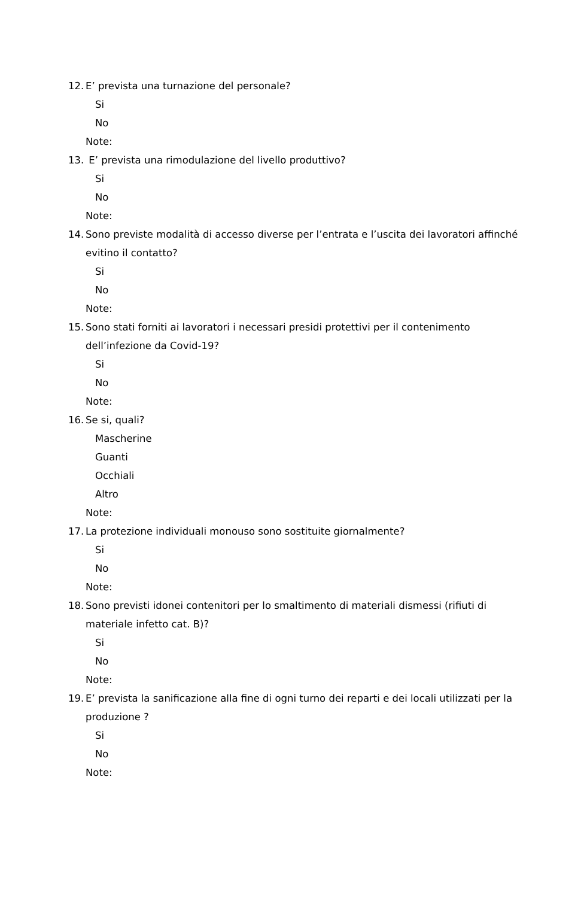12. E’ prevista una turnazione del personale?
Si
No
Note:
13. E’ prevista una rimodulazione del livello produttivo?
Si
No
Note:
14. Sono previste modalità di accesso diverse per l’entrata e l’uscita dei lavoratori affinché evitino il contatto?
Si
No
Note:
15. Sono stati forniti ai lavoratori i necessari presidi protettivi per il contenimento dell’infezione da Covid-19?
Si
No
Note:
16. Se si, quali?
Mascherine
Guanti
Occhiali
Altro
Note:
17. La protezione individuali monouso sono sostituite giornalmente?
Si
No
Note:
18. Sono previsti idonei contenitori per lo smaltimento di materiali dismessi (rifiuti di materiale infetto cat. B)?
Si
No
Note:
19. E’ prevista la sanificazione alla fine di ogni turno dei reparti e dei locali utilizzati per la produzione ?
Si
No
Note: